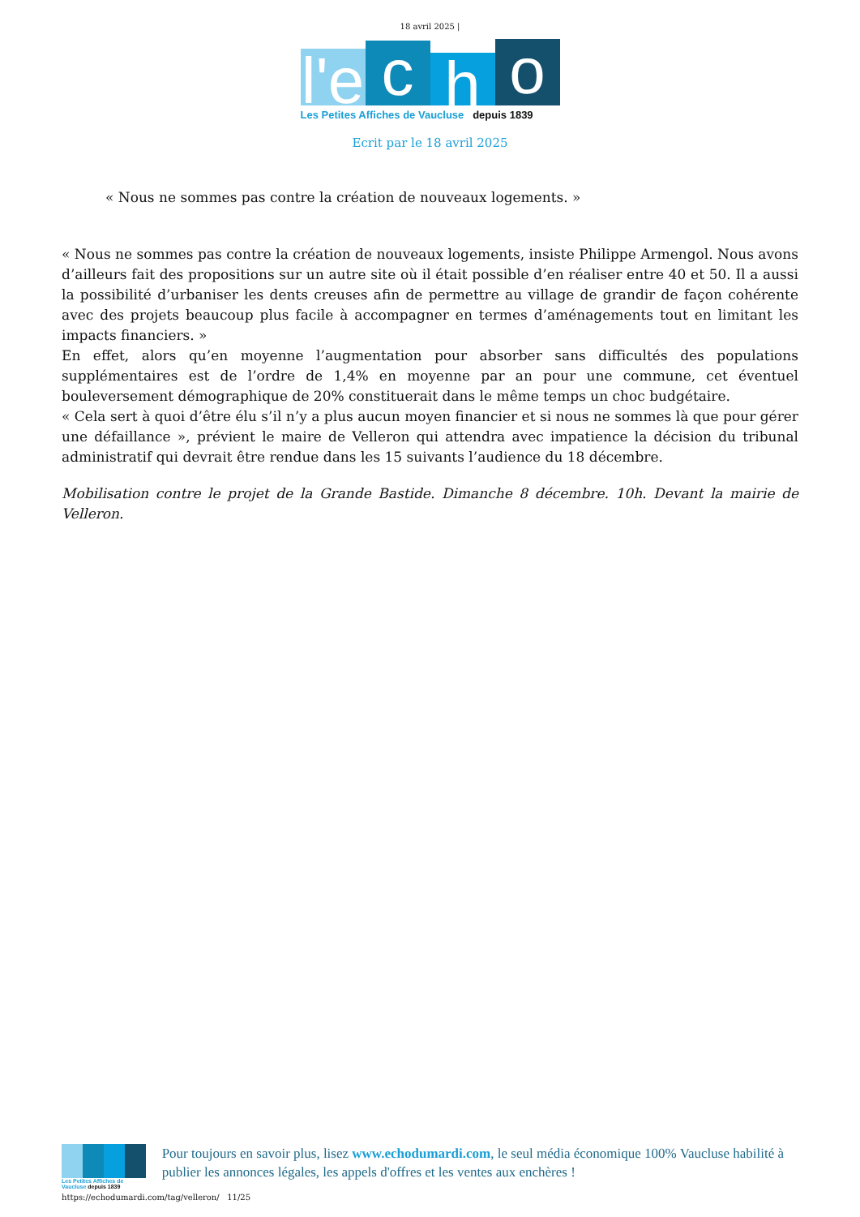18 avril 2025 |
l'e
c
h
o
Les Petites Affiches de Vaucluse depuis 1839
Ecrit par le 18 avril 2025
« Nous ne sommes pas contre la création de nouveaux logements. »
« Nous ne sommes pas contre la création de nouveaux logements, insiste Philippe Armengol. Nous avons d’ailleurs fait des propositions sur un autre site où il était possible d’en réaliser entre 40 et 50. Il a aussi la possibilité d’urbaniser les dents creuses afin de permettre au village de grandir de façon cohérente avec des projets beaucoup plus facile à accompagner en termes d’aménagements tout en limitant les impacts financiers. »
En effet, alors qu’en moyenne l’augmentation pour absorber sans difficultés des populations supplémentaires est de l’ordre de 1,4% en moyenne par an pour une commune, cet éventuel bouleversement démographique de 20% constituerait dans le même temps un choc budgétaire.
« Cela sert à quoi d’être élu s’il n’y a plus aucun moyen financier et si nous ne sommes là que pour gérer une défaillance », prévient le maire de Velleron qui attendra avec impatience la décision du tribunal administratif qui devrait être rendue dans les 15 suivants l’audience du 18 décembre.
Mobilisation contre le projet de la Grande Bastide. Dimanche 8 décembre. 10h. Devant la mairie de Velleron.
Les Petites Affiches de Vaucluse depuis 1839
Pour toujours en savoir plus, lisez www.echodumardi.com, le seul média économique 100% Vaucluse habilité à publier les annonces légales, les appels d'offres et les ventes aux enchères !
https://echodumardi.com/tag/velleron/ 11/25